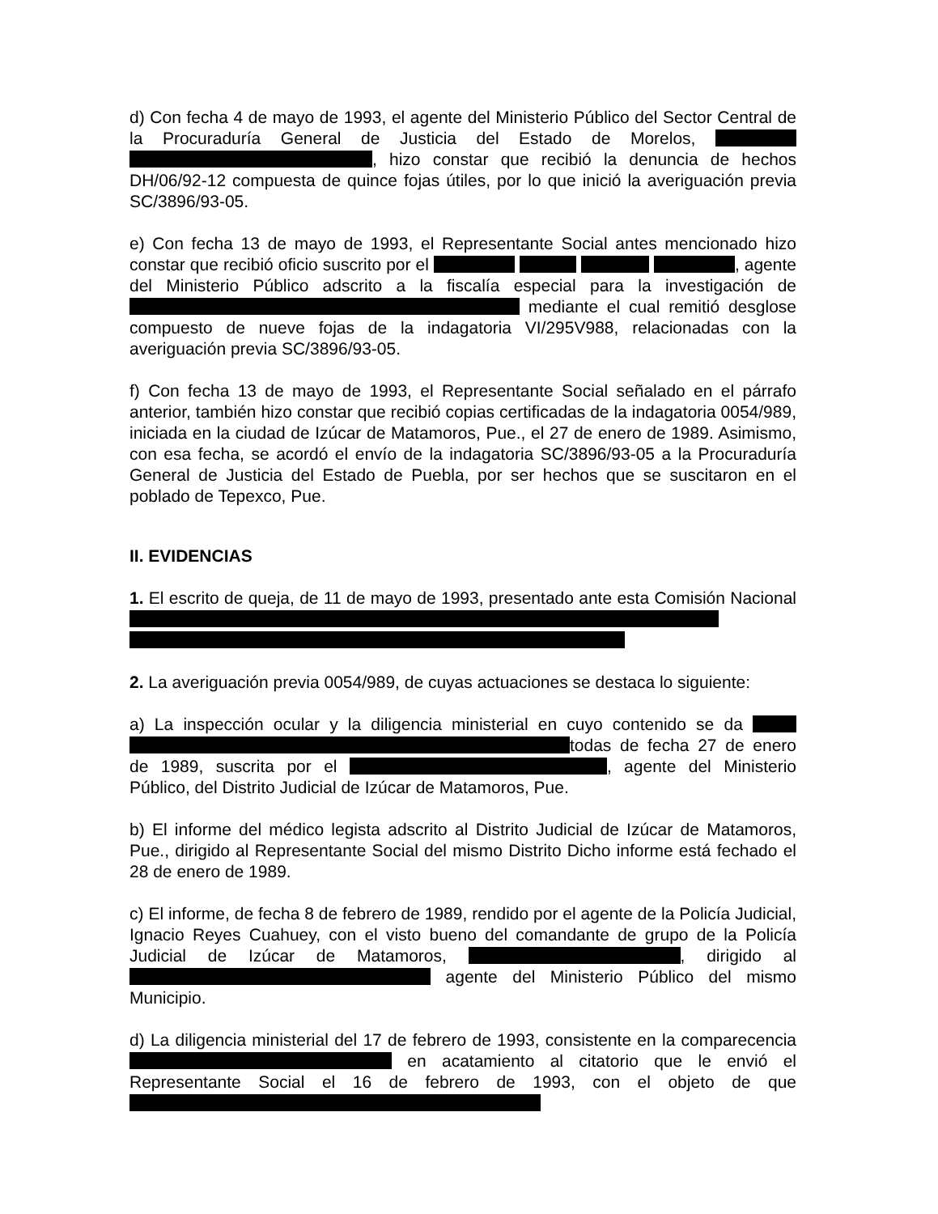d) Con fecha 4 de mayo de 1993, el agente del Ministerio Público del Sector Central de la Procuraduría General de Justicia del Estado de Morelos, , hizo constar que recibió la denuncia de hechos DH/06/92-12 compuesta de quince fojas útiles, por lo que inició la averiguación previa SC/3896/93-05.
e) Con fecha 13 de mayo de 1993, el Representante Social antes mencionado hizo constar que recibió oficio suscrito por el , agente del Ministerio Público adscrito a la fiscalía especial para la investigación de mediante el cual remitió desglose compuesto de nueve fojas de la indagatoria VI/295V988, relacionadas con la averiguación previa SC/3896/93-05.
f) Con fecha 13 de mayo de 1993, el Representante Social señalado en el párrafo anterior, también hizo constar que recibió copias certificadas de la indagatoria 0054/989, iniciada en la ciudad de Izúcar de Matamoros, Pue., el 27 de enero de 1989. Asimismo, con esa fecha, se acordó el envío de la indagatoria SC/3896/93-05 a la Procuraduría General de Justicia del Estado de Puebla, por ser hechos que se suscitaron en el poblado de Tepexco, Pue.
II. EVIDENCIAS
1. El escrito de queja, de 11 de mayo de 1993, presentado ante esta Comisión Nacional
2. La averiguación previa 0054/989, de cuyas actuaciones se destaca lo siguiente:
a) La inspección ocular y la diligencia ministerial en cuyo contenido se da todas de fecha 27 de enero de 1989, suscrita por el , agente del Ministerio Público, del Distrito Judicial de Izúcar de Matamoros, Pue.
b) El informe del médico legista adscrito al Distrito Judicial de Izúcar de Matamoros, Pue., dirigido al Representante Social del mismo Distrito Dicho informe está fechado el 28 de enero de 1989.
c) El informe, de fecha 8 de febrero de 1989, rendido por el agente de la Policía Judicial, Ignacio Reyes Cuahuey, con el visto bueno del comandante de grupo de la Policía Judicial de Izúcar de Matamoros, , dirigido al agente del Ministerio Público del mismo Municipio.
d) La diligencia ministerial del 17 de febrero de 1993, consistente en la comparecencia en acatamiento al citatorio que le envió el Representante Social el 16 de febrero de 1993, con el objeto de que